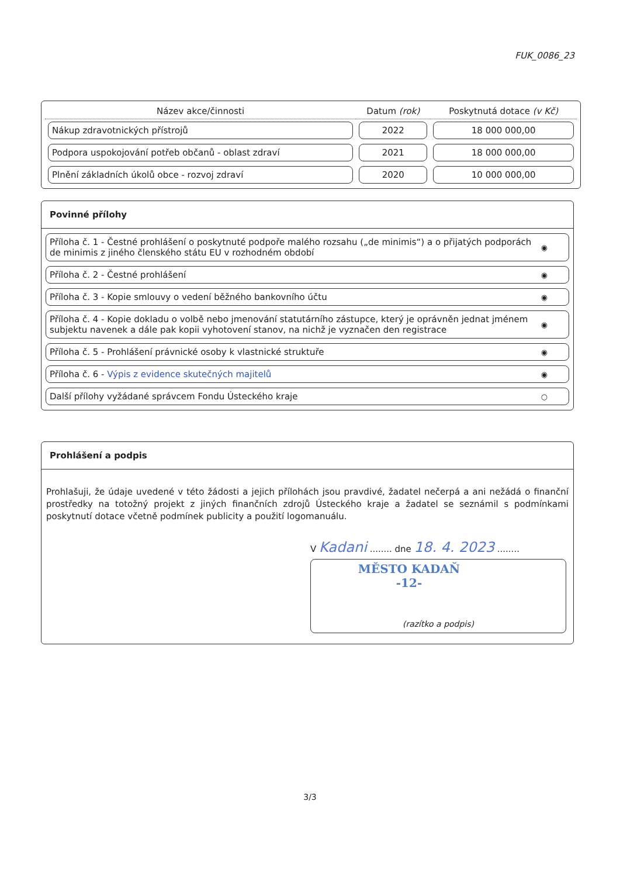FUK_0086_23
| Název akce/činnosti | Datum (rok) | Poskytnutá dotace (v Kč) |
| --- | --- | --- |
| Nákup zdravotnických přístrojů | 2022 | 18 000 000,00 |
| Podpora uspokojování potřeb občanů - oblast zdraví | 2021 | 18 000 000,00 |
| Plnění základních úkolů obce - rozvoj zdraví | 2020 | 10 000 000,00 |
Povinné přílohy
Příloha č. 1 - Čestné prohlášení o poskytnuté podpoře malého rozsahu („de minimis“) a o přijatých podporách de minimis z jiného členského státu EU v rozhodném období ◉
Příloha č. 2 - Čestné prohlášení ◉
Příloha č. 3 - Kopie smlouvy o vedení běžného bankovního účtu ◉
Příloha č. 4 - Kopie dokladu o volbě nebo jmenování statutárního zástupce, který je oprávněn jednat jménem subjektu navenek a dále pak kopii vyhotovení stanov, na nichž je vyznačen den registrace ◉
Příloha č. 5 - Prohlášení právnické osoby k vlastnické struktuře ◉
Příloha č. 6 - Výpis z evidence skutečných majitelů ◉
Další přílohy vyžádané správcem Fondu Ústeckého kraje ○
Prohlášení a podpis
Prohlašuji, že údaje uvedené v této žádosti a jejich přílohách jsou pravdivé, žadatel nečerpá a ani nežádá o finanční prostředky na totožný projekt z jiných finančních zdrojů Ústeckého kraje a žadatel se seznámil s podmínkami poskytnutí dotace včetně podmínek publicity a použití logomanuálu.
V Kadani ........ dne 18. 4. 2023 ........
MĚSTO KADAŇ
-12-
(razítko a podpis)
3/3